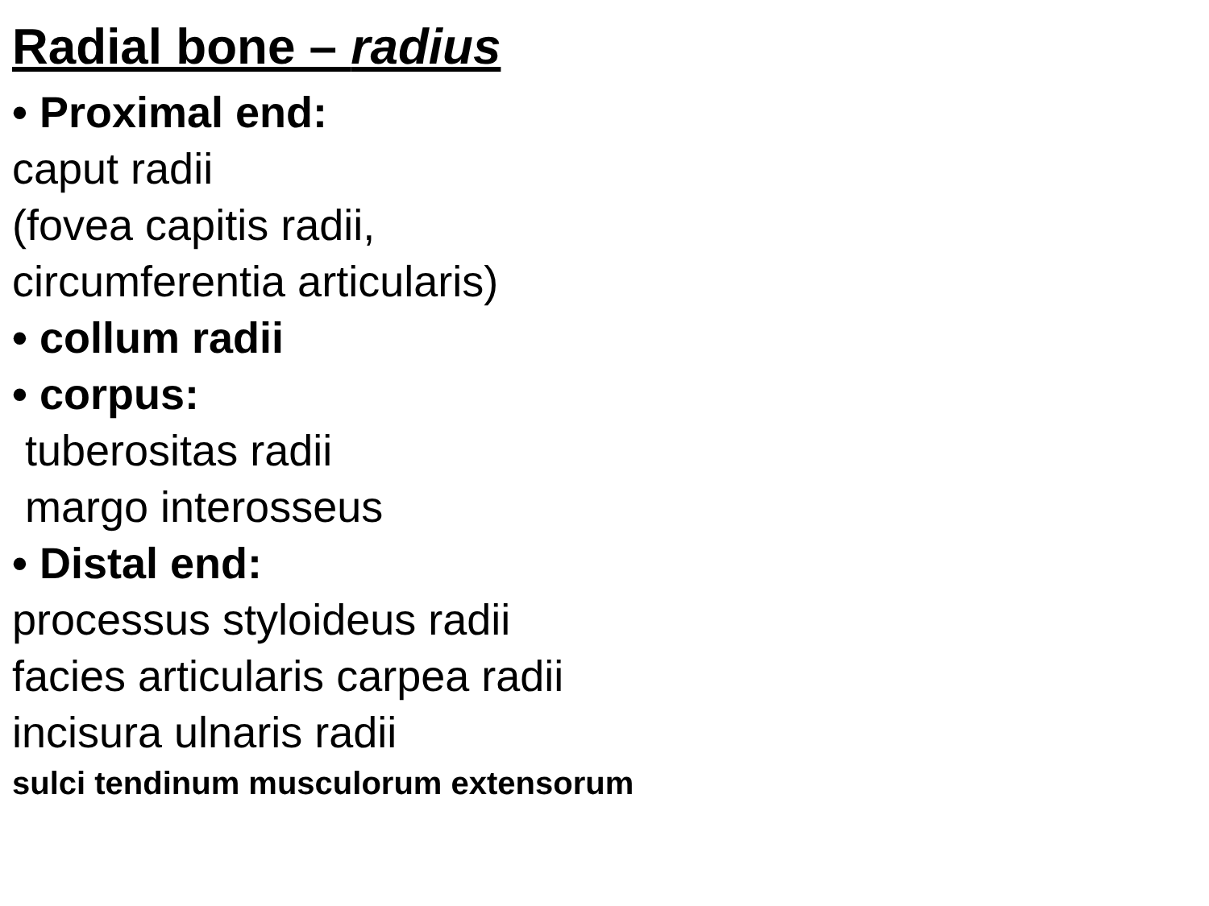Radial bone – radius
• Proximal end:
caput radii
(fovea capitis radii,
circumferentia articularis)
• collum radii
• corpus:
tuberositas radii
margo interosseus
• Distal end:
processus styloideus radii
facies articularis carpea radii
incisura ulnaris radii
sulci tendinum musculorum extensorum